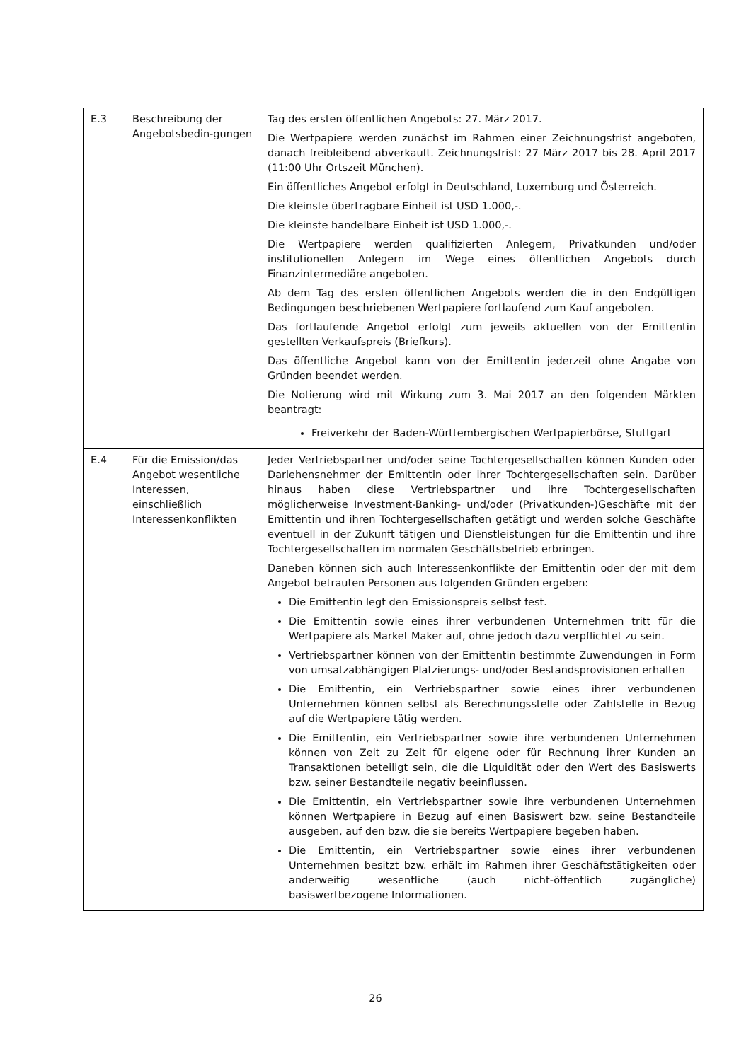| E.3 | Beschreibung der Angebotsbedin-gungen | Tag des ersten öffentlichen Angebots: 27. März 2017. Die Wertpapiere werden zunächst im Rahmen einer Zeichnungsfrist angeboten, danach freibleibend abverkauft. Zeichnungsfrist: 27 März 2017 bis 28. April 2017 (11:00 Uhr Ortszeit München). Ein öffentliches Angebot erfolgt in Deutschland, Luxemburg und Österreich. Die kleinste übertragbare Einheit ist USD 1.000,-. Die kleinste handelbare Einheit ist USD 1.000,-. Die Wertpapiere werden qualifizierten Anlegern, Privatkunden und/oder institutionellen Anlegern im Wege eines öffentlichen Angebots durch Finanzintermediäre angeboten. Ab dem Tag des ersten öffentlichen Angebots werden die in den Endgültigen Bedingungen beschriebenen Wertpapiere fortlaufend zum Kauf angeboten. Das fortlaufende Angebot erfolgt zum jeweils aktuellen von der Emittentin gestellten Verkaufspreis (Briefkurs). Das öffentliche Angebot kann von der Emittentin jederzeit ohne Angabe von Gründen beendet werden. Die Notierung wird mit Wirkung zum 3. Mai 2017 an den folgenden Märkten beantragt: Freiverkehr der Baden-Württembergischen Wertpapierbörse, Stuttgart |
| E.4 | Für die Emission/das Angebot wesentliche Interessen, einschließlich Interessenkonflikten | Jeder Vertriebspartner und/oder seine Tochtergesellschaften können Kunden oder Darlehensnehmer der Emittentin oder ihrer Tochtergesellschaften sein. Darüber hinaus haben diese Vertriebspartner und ihre Tochtergesellschaften möglicherweise Investment-Banking- und/oder (Privatkunden-)Geschäfte mit der Emittentin und ihren Tochtergesellschaften getätigt und werden solche Geschäfte eventuell in der Zukunft tätigen und Dienstleistungen für die Emittentin und ihre Tochtergesellschaften im normalen Geschäftsbetrieb erbringen. Daneben können sich auch Interessenkonflikte der Emittentin oder der mit dem Angebot betrauten Personen aus folgenden Gründen ergeben: Die Emittentin legt den Emissionspreis selbst fest. Die Emittentin sowie eines ihrer verbundenen Unternehmen tritt für die Wertpapiere als Market Maker auf, ohne jedoch dazu verpflichtet zu sein. Vertriebspartner können von der Emittentin bestimmte Zuwendungen in Form von umsatzabhängigen Platzierungs- und/oder Bestandsprovisionen erhalten Die Emittentin, ein Vertriebspartner sowie eines ihrer verbundenen Unternehmen können selbst als Berechnungsstelle oder Zahlstelle in Bezug auf die Wertpapiere tätig werden. Die Emittentin, ein Vertriebspartner sowie ihre verbundenen Unternehmen können von Zeit zu Zeit für eigene oder für Rechnung ihrer Kunden an Transaktionen beteiligt sein, die die Liquidität oder den Wert des Basiswerts bzw. seiner Bestandteile negativ beeinflussen. Die Emittentin, ein Vertriebspartner sowie ihre verbundenen Unternehmen können Wertpapiere in Bezug auf einen Basiswert bzw. seine Bestandteile ausgeben, auf den bzw. die sie bereits Wertpapiere begeben haben. Die Emittentin, ein Vertriebspartner sowie eines ihrer verbundenen Unternehmen besitzt bzw. erhält im Rahmen ihrer Geschäftstätigkeiten oder anderweitig wesentliche (auch nicht-öffentlich zugängliche) basiswertbezogene Informationen. |
26